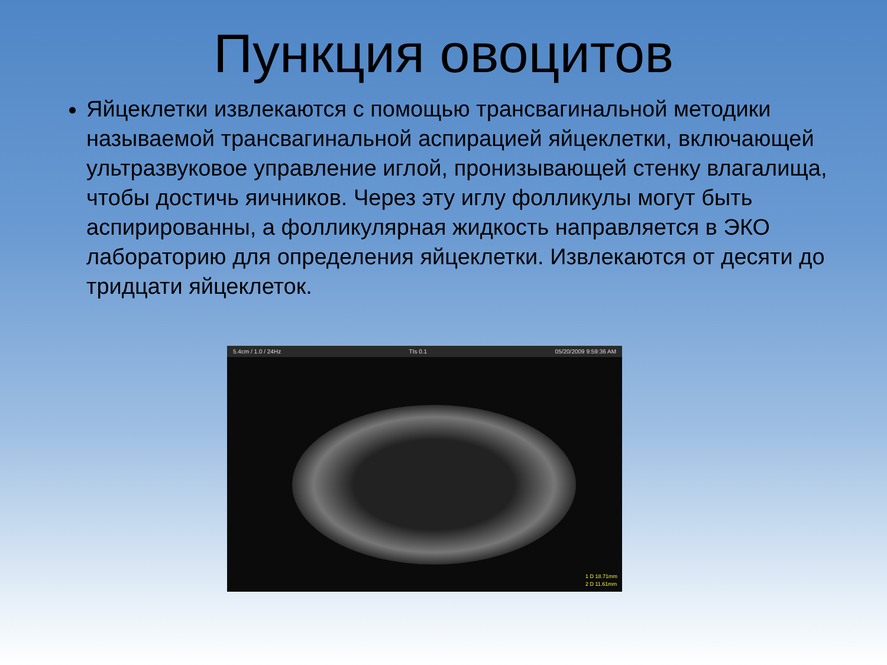Пункция овоцитов
Яйцеклетки извлекаются с помощью трансвагинальной методики называемой трансвагинальной аспирацией яйцеклетки, включающей ультразвуковое управление иглой, пронизывающей стенку влагалища, чтобы достичь яичников. Через эту иглу фолликулы могут быть аспирированны, а фолликулярная жидкость направляется в ЭКО лабораторию для определения яйцеклетки. Извлекаются от десяти до тридцати яйцеклеток.
5.4cm / 1.0 / 24Hz TIs 0.1 05/20/2009 9:59:36 AM
1 D 18.71mm
2 D 11.61mm